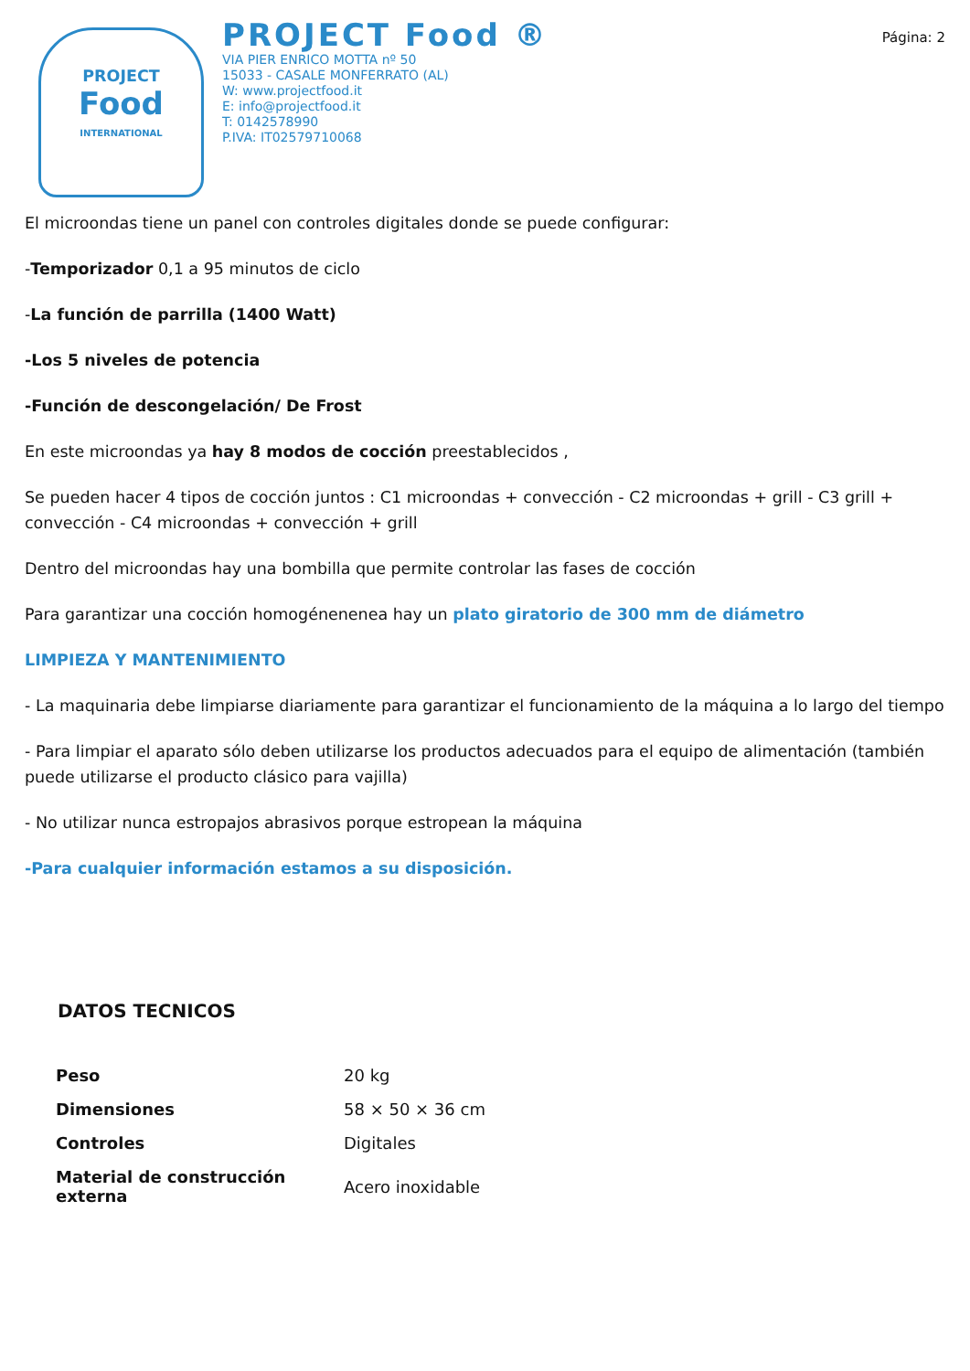Página: 2
PROJECT
Food
INTERNATIONAL
PROJECT Food ®
VIA PIER ENRICO MOTTA nº 50
15033 - CASALE MONFERRATO (AL)
W: www.projectfood.it
E: info@projectfood.it
T: 0142578990
P.IVA: IT02579710068
El microondas tiene un panel con controles digitales donde se puede configurar:
-Temporizador 0,1 a 95 minutos de ciclo
-La función de parrilla (1400 Watt)
-Los 5 niveles de potencia
-Función de descongelación/ De Frost
En este microondas ya hay 8 modos de cocción preestablecidos ,
Se pueden hacer 4 tipos de cocción juntos : C1 microondas + convección - C2 microondas + grill - C3 grill + convección - C4 microondas + convección + grill
Dentro del microondas hay una bombilla que permite controlar las fases de cocción
Para garantizar una cocción homogénenenea hay un plato giratorio de 300 mm de diámetro
LIMPIEZA Y MANTENIMIENTO
- La maquinaria debe limpiarse diariamente para garantizar el funcionamiento de la máquina a lo largo del tiempo
- Para limpiar el aparato sólo deben utilizarse los productos adecuados para el equipo de alimentación (también puede utilizarse el producto clásico para vajilla)
- No utilizar nunca estropajos abrasivos porque estropean la máquina
-Para cualquier información estamos a su disposición.
DATOS TECNICOS
| Peso | 20 kg |
| Dimensiones | 58 × 50 × 36 cm |
| Controles | Digitales |
| Material de construcción externa | Acero inoxidable |